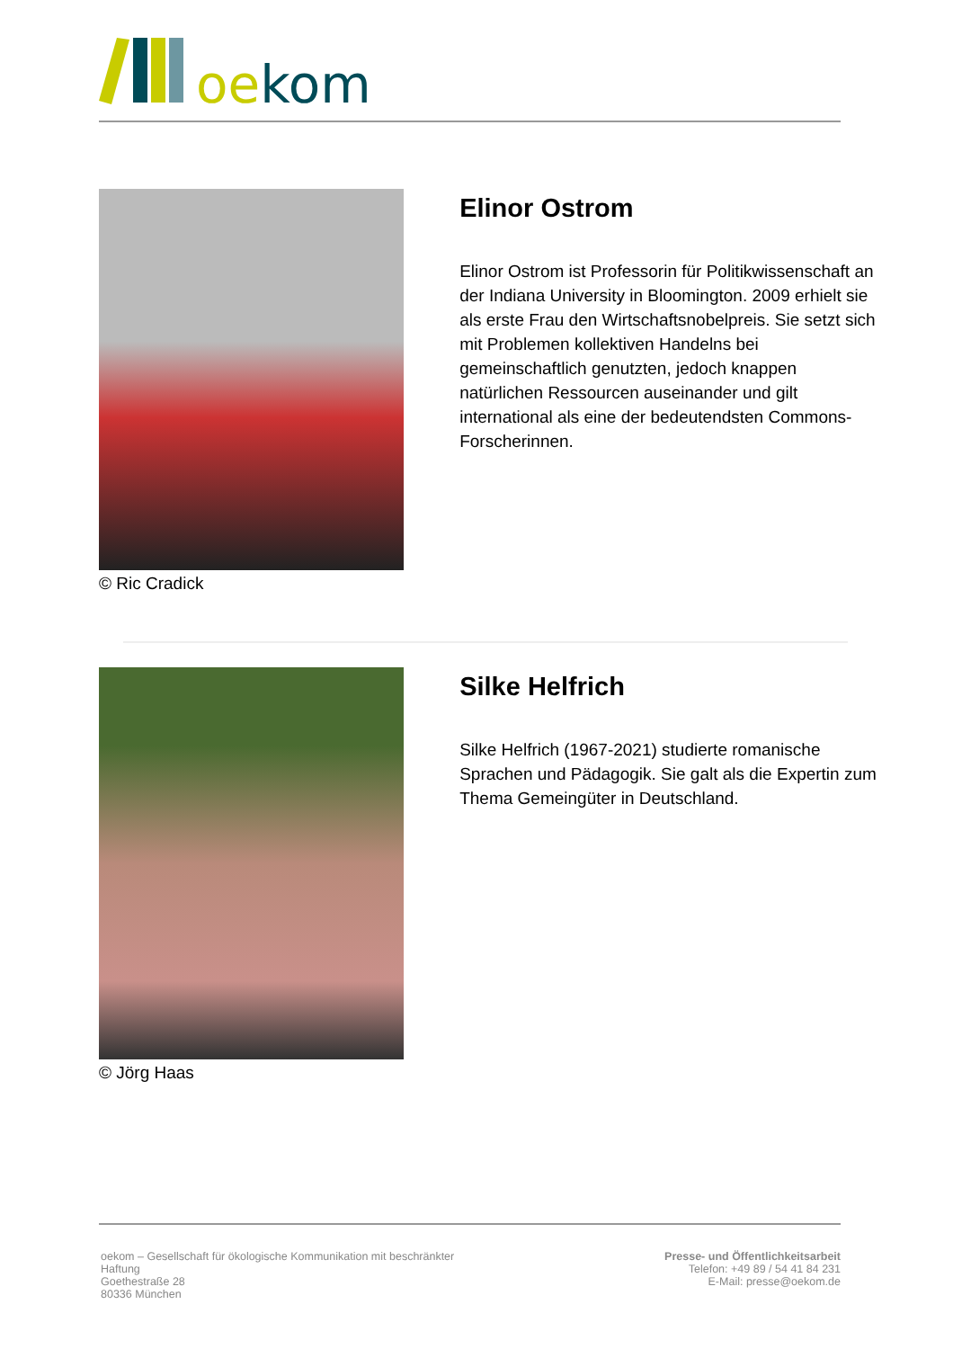oekom
© Ric Cradick
Elinor Ostrom
Elinor Ostrom ist Professorin für Politikwissenschaft an der Indiana University in Bloomington. 2009 erhielt sie als erste Frau den Wirtschaftsnobelpreis. Sie setzt sich mit Problemen kollektiven Handelns bei gemeinschaftlich genutzten, jedoch knappen natürlichen Ressourcen auseinander und gilt international als eine der bedeutendsten Commons-Forscherinnen.
© Jörg Haas
Silke Helfrich
Silke Helfrich (1967-2021) studierte romanische Sprachen und Pädagogik. Sie galt als die Expertin zum Thema Gemeingüter in Deutschland.
oekom – Gesellschaft für ökologische Kommunikation mit beschränkter
Haftung
Goethestraße 28
80336 München
Presse- und Öffentlichkeitsarbeit
Telefon: +49 89 / 54 41 84 231
E-Mail: presse@oekom.de